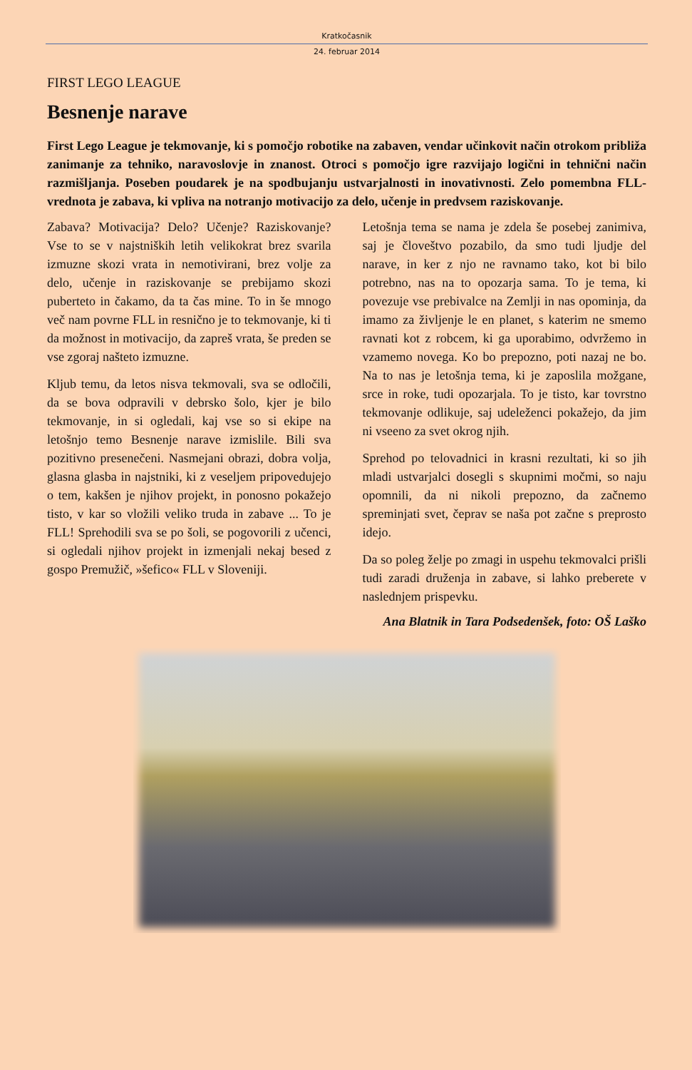Kratkočasnik
24. februar 2014
FIRST LEGO LEAGUE
Besnenje narave
First Lego League je tekmovanje, ki s pomočjo robotike na zabaven, vendar učinkovit način otrokom približa zanimanje za tehniko, naravoslovje in znanost. Otroci s pomočjo igre razvijajo logični in tehnični način razmišljanja. Poseben poudarek je na spodbujanju ustvarjalnosti in inovativnosti. Zelo pomembna FLL-vrednota je zabava, ki vpliva na notranjo motivacijo za delo, učenje in predvsem raziskovanje.
Zabava? Motivacija? Delo? Učenje? Raziskovanje? Vse to se v najstniških letih velikokrat brez svarila izmuzne skozi vrata in nemotivirani, brez volje za delo, učenje in raziskovanje se prebijamo skozi puberteto in čakamo, da ta čas mine. To in še mnogo več nam povrne FLL in resnično je to tekmovanje, ki ti da možnost in motivacijo, da zapreš vrata, še preden se vse zgoraj našteto izmuzne.
Kljub temu, da letos nisva tekmovali, sva se odločili, da se bova odpravili v debrsko šolo, kjer je bilo tekmovanje, in si ogledali, kaj vse so si ekipe na letošnjo temo Besnenje narave izmislile. Bili sva pozitivno presenečeni. Nasmejani obrazi, dobra volja, glasna glasba in najstniki, ki z veseljem pripovedujejo o tem, kakšen je njihov projekt, in ponosno pokažejo tisto, v kar so vložili veliko truda in zabave ... To je FLL! Sprehodili sva se po šoli, se pogovorili z učenci, si ogledali njihov projekt in izmenjali nekaj besed z gospo Premužič, »šefico« FLL v Sloveniji.
Letošnja tema se nama je zdela še posebej zanimiva, saj je človeštvo pozabilo, da smo tudi ljudje del narave, in ker z njo ne ravnamo tako, kot bi bilo potrebno, nas na to opozarja sama. To je tema, ki povezuje vse prebivalce na Zemlji in nas opominja, da imamo za življenje le en planet, s katerim ne smemo ravnati kot z robcem, ki ga uporabimo, odvržemo in vzamemo novega. Ko bo prepozno, poti nazaj ne bo. Na to nas je letošnja tema, ki je zaposlila možgane, srce in roke, tudi opozarjala. To je tisto, kar tovrstno tekmovanje odlikuje, saj udeleženci pokažejo, da jim ni vseeno za svet okrog njih.
Sprehod po telovadnici in krasni rezultati, ki so jih mladi ustvarjalci dosegli s skupnimi močmi, so naju opomnili, da ni nikoli prepozno, da začnemo spreminjati svet, čeprav se naša pot začne s preprosto idejo.
Da so poleg želje po zmagi in uspehu tekmovalci prišli tudi zaradi druženja in zabave, si lahko preberete v naslednjem prispevku.
Ana Blatnik in Tara Podsedenšek, foto: OŠ Laško